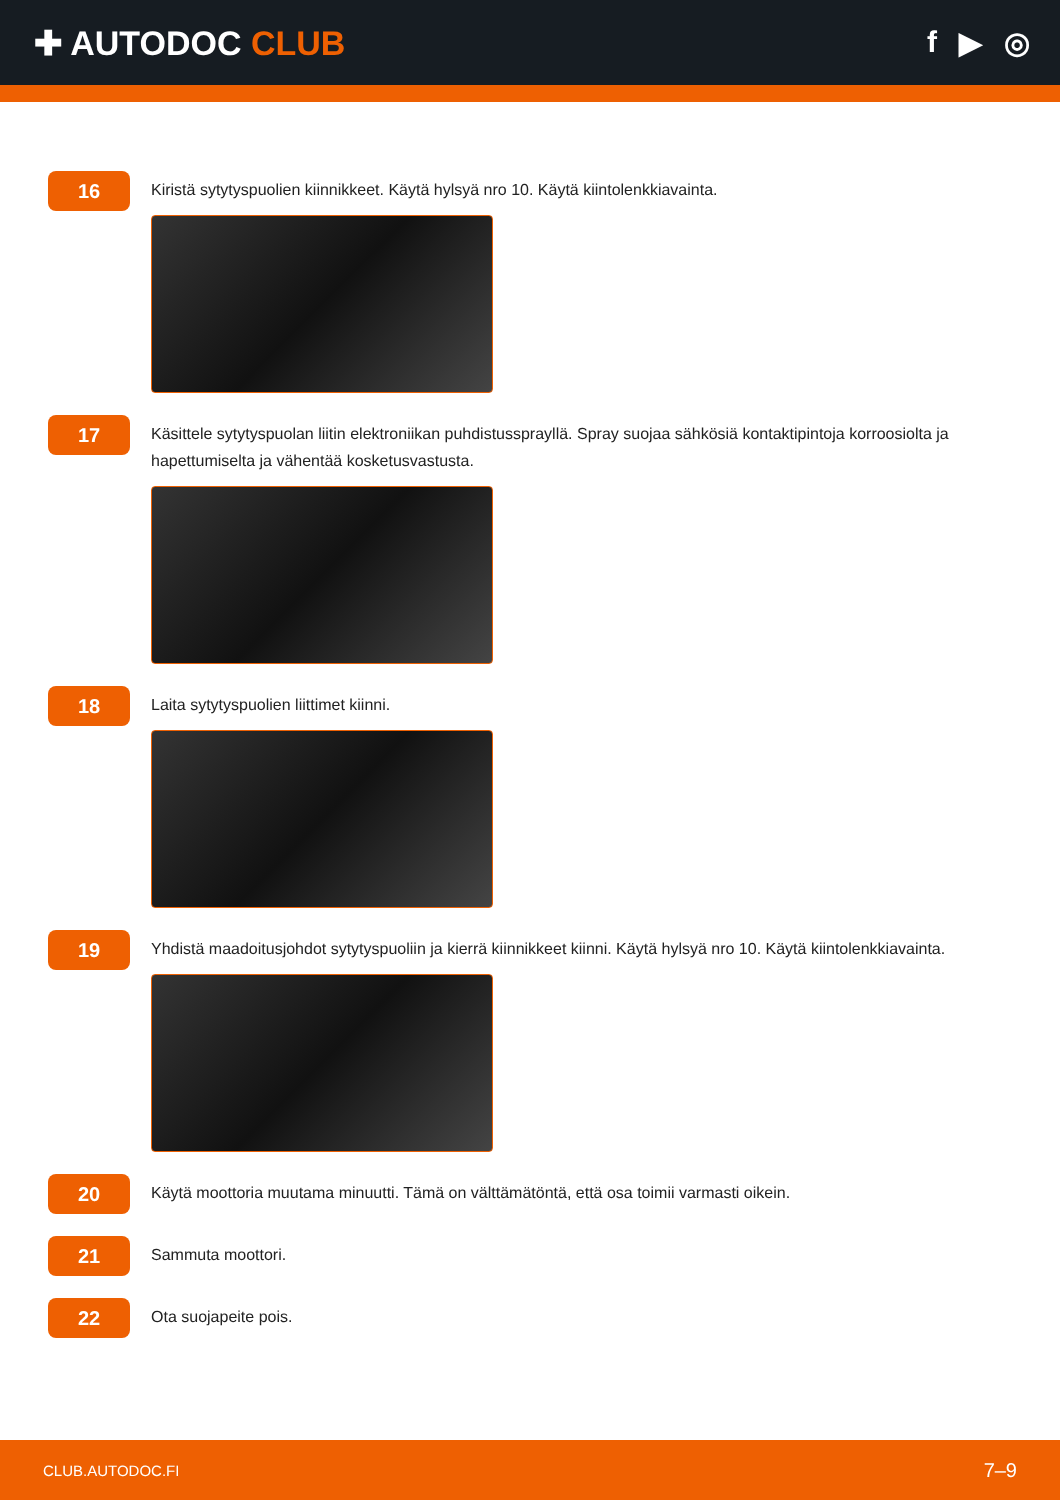✚ AUTODOC CLUB f ▶ ◎
16
Kiristä sytytyspuolien kiinnikkeet. Käytä hylsyä nro 10. Käytä kiintolenkkiavainta.
17
Käsittele sytytyspuolan liitin elektroniikan puhdistussprayllä. Spray suojaa sähkösiä kontaktipintoja korroosiolta ja hapettumiselta ja vähentää kosketusvastusta.
18
Laita sytytyspuolien liittimet kiinni.
19
Yhdistä maadoitusjohdot sytytyspuoliin ja kierrä kiinnikkeet kiinni. Käytä hylsyä nro 10. Käytä kiintolenkkiavainta.
20
Käytä moottoria muutama minuutti. Tämä on välttämätöntä, että osa toimii varmasti oikein.
21
Sammuta moottori.
22
Ota suojapeite pois.
CLUB.AUTODOC.FI 7–9